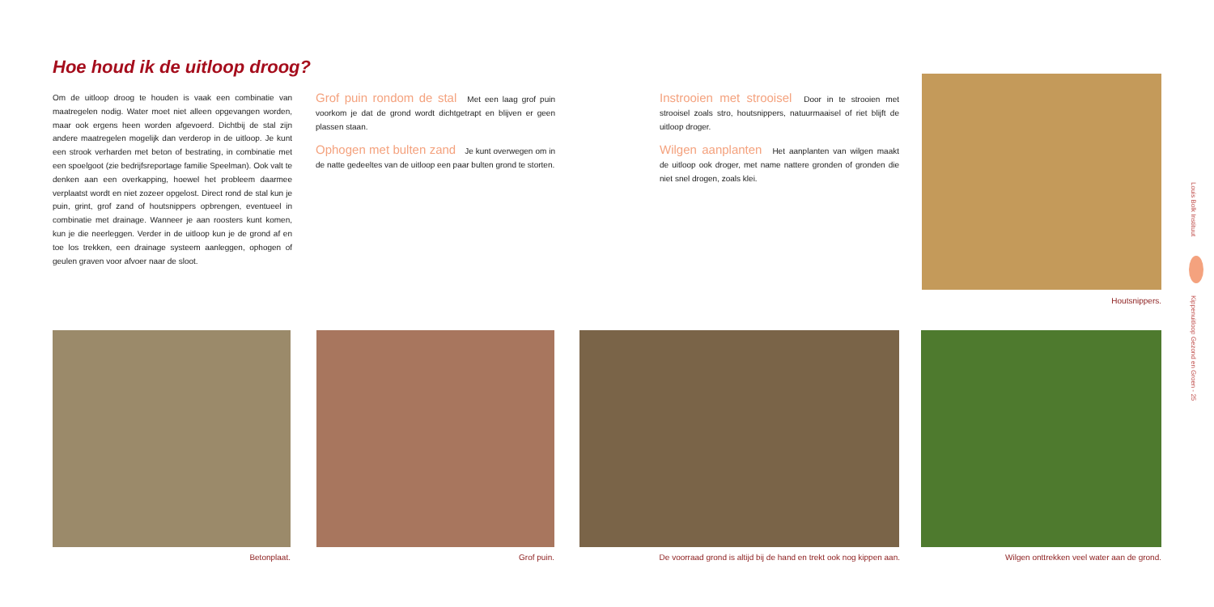Hoe houd ik de uitloop droog?
Om de uitloop droog te houden is vaak een combinatie van maatregelen nodig. Water moet niet alleen opgevangen worden, maar ook ergens heen worden afgevoerd. Dichtbij de stal zijn andere maatregelen mogelijk dan verderop in de uitloop. Je kunt een strook verharden met beton of bestrating, in combinatie met een spoelgoot (zie bedrijfsreportage familie Speelman). Ook valt te denken aan een overkapping, hoewel het probleem daarmee verplaatst wordt en niet zozeer opgelost. Direct rond de stal kun je puin, grint, grof zand of houtsnippers opbrengen, eventueel in combinatie met drainage. Wanneer je aan roosters kunt komen, kun je die neerleggen. Verder in de uitloop kun je de grond af en toe los trekken, een drainage systeem aanleggen, ophogen of geulen graven voor afvoer naar de sloot.
Grof puin rondom de stal Met een laag grof puin voorkom je dat de grond wordt dichtgetrapt en blijven er geen plassen staan.
Ophogen met bulten zand Je kunt overwegen om in de natte gedeeltes van de uitloop een paar bulten grond te storten.
Instrooien met strooisel Door in te strooien met strooisel zoals stro, houtsnippers, natuurmaaisel of riet blijft de uitloop droger.
Wilgen aanplanten Het aanplanten van wilgen maakt de uitloop ook droger, met name nattere gronden of gronden die niet snel drogen, zoals klei.
Houtsnippers.
Betonplaat. Grof puin.
De voorraad grond is altijd bij de hand en trekt ook nog kippen aan.
Wilgen onttrekken veel water aan de grond.
Louis Bolk Instituut
Kippenuitloop Gezond en Groen - 25